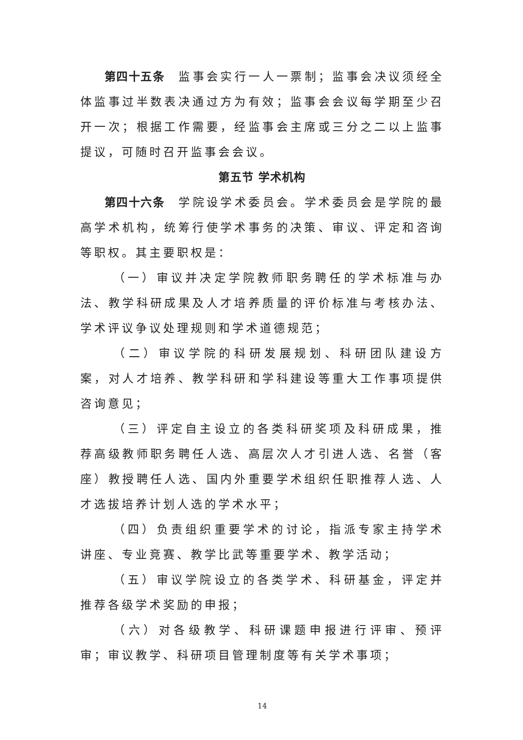第四十五条　监事会实行一人一票制；监事会决议须经全体监事过半数表决通过方为有效；监事会会议每学期至少召开一次；根据工作需要，经监事会主席或三分之二以上监事提议，可随时召开监事会会议。
第五节 学术机构
第四十六条　学院设学术委员会。学术委员会是学院的最高学术机构，统筹行使学术事务的决策、审议、评定和咨询等职权。其主要职权是：
（一）审议并决定学院教师职务聘任的学术标准与办法、教学科研成果及人才培养质量的评价标准与考核办法、学术评议争议处理规则和学术道德规范；
（二）审议学院的科研发展规划、科研团队建设方案，对人才培养、教学科研和学科建设等重大工作事项提供咨询意见；
（三）评定自主设立的各类科研奖项及科研成果，推荐高级教师职务聘任人选、高层次人才引进人选、名誉（客座）教授聘任人选、国内外重要学术组织任职推荐人选、人才选拔培养计划人选的学术水平；
（四）负责组织重要学术的讨论，指派专家主持学术讲座、专业竞赛、教学比武等重要学术、教学活动；
（五）审议学院设立的各类学术、科研基金，评定并推荐各级学术奖励的申报；
（六）对各级教学、科研课题申报进行评审、预评审；审议教学、科研项目管理制度等有关学术事项；
14